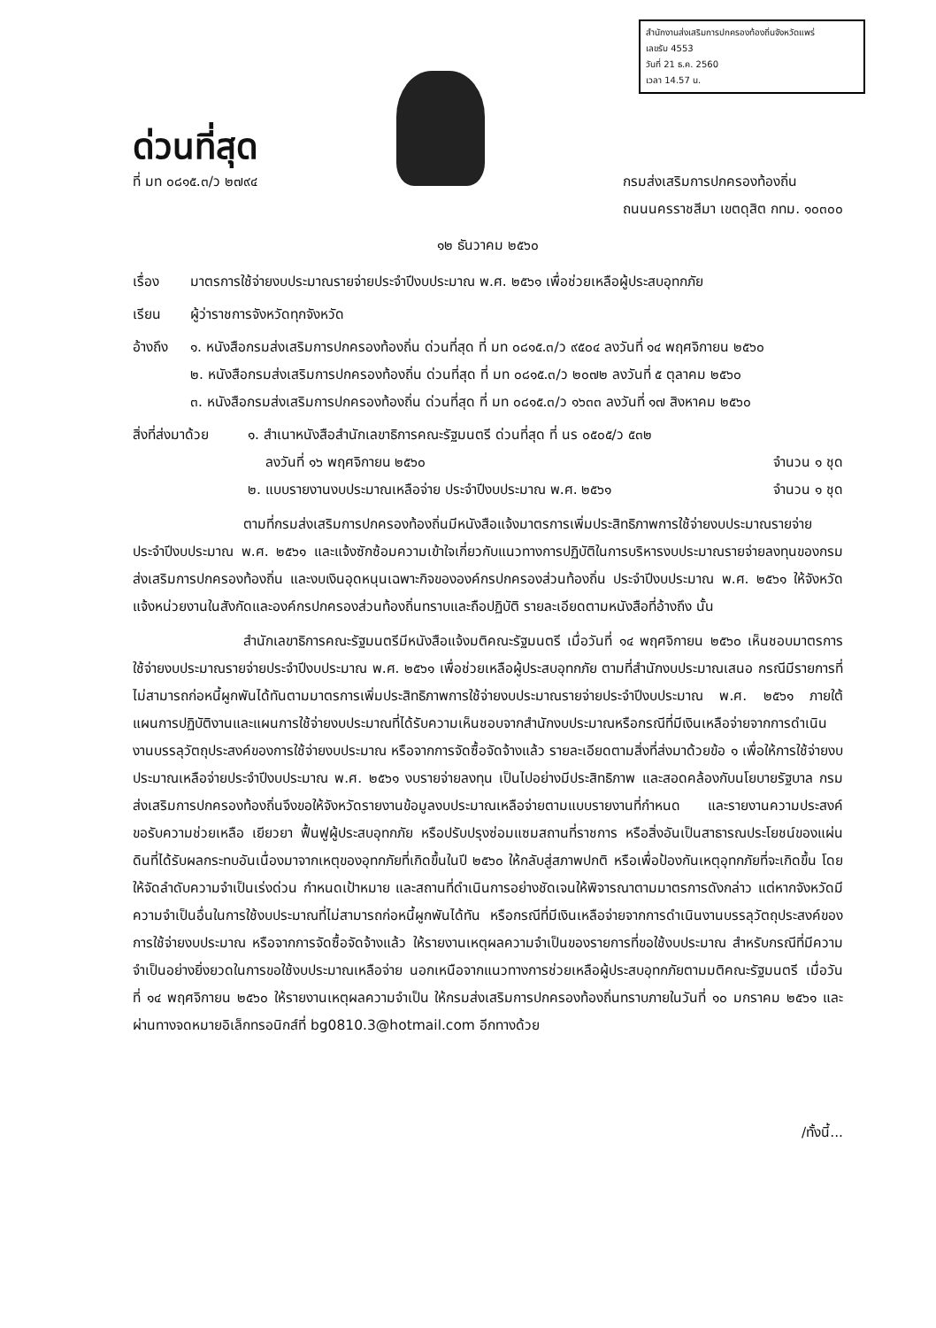สำนักงานส่งเสริมการปกครองท้องถิ่นจังหวัดแพร่
เลขรับ 4553
วันที่ 21 ธ.ค. 2560
เวลา 14.57 น.
ด่วนที่สุด
ที่ มท ๐๘๑๕.๓/ว ๒๗๙๔
กรมส่งเสริมการปกครองท้องถิ่น
ถนนนครราชสีมา เขตดุสิต กทม. ๑๐๓๐๐
๑๒ ธันวาคม ๒๕๖๐
เรื่อง มาตรการใช้จ่ายงบประมาณรายจ่ายประจำปีงบประมาณ พ.ศ. ๒๕๖๑ เพื่อช่วยเหลือผู้ประสบอุทกภัย
เรียน ผู้ว่าราชการจังหวัดทุกจังหวัด
อ้างถึง ๑. หนังสือกรมส่งเสริมการปกครองท้องถิ่น ด่วนที่สุด ที่ มท ๐๘๑๕.๓/ว ๙๕๐๔ ลงวันที่ ๑๔ พฤศจิกายน ๒๕๖๐
๒. หนังสือกรมส่งเสริมการปกครองท้องถิ่น ด่วนที่สุด ที่ มท ๐๘๑๕.๓/ว ๒๐๗๒ ลงวันที่ ๕ ตุลาคม ๒๕๖๐
๓. หนังสือกรมส่งเสริมการปกครองท้องถิ่น ด่วนที่สุด ที่ มท ๐๘๑๕.๓/ว ๑๖๓๓ ลงวันที่ ๑๗ สิงหาคม ๒๕๖๐
สิ่งที่ส่งมาด้วย
๑. สำเนาหนังสือสำนักเลขาธิการคณะรัฐมนตรี ด่วนที่สุด ที่ นร ๐๕๐๕/ว ๕๓๒
ลงวันที่ ๑๖ พฤศจิกายน ๒๕๖๐ จำนวน ๑ ชุด
๒. แบบรายงานงบประมาณเหลือจ่าย ประจำปีงบประมาณ พ.ศ. ๒๕๖๑ จำนวน ๑ ชุด
ตามที่กรมส่งเสริมการปกครองท้องถิ่นมีหนังสือแจ้งมาตรการเพิ่มประสิทธิภาพการใช้จ่ายงบประมาณรายจ่ายประจำปีงบประมาณ พ.ศ. ๒๕๖๑ และแจ้งซักซ้อมความเข้าใจเกี่ยวกับแนวทางการปฏิบัติในการบริหารงบประมาณรายจ่ายลงทุนของกรมส่งเสริมการปกครองท้องถิ่น และงบเงินอุดหนุนเฉพาะกิจขององค์กรปกครองส่วนท้องถิ่น ประจำปีงบประมาณ พ.ศ. ๒๕๖๑ ให้จังหวัดแจ้งหน่วยงานในสังกัดและองค์กรปกครองส่วนท้องถิ่นทราบและถือปฏิบัติ รายละเอียดตามหนังสือที่อ้างถึง นั้น
สำนักเลขาธิการคณะรัฐมนตรีมีหนังสือแจ้งมติคณะรัฐมนตรี เมื่อวันที่ ๑๔ พฤศจิกายน ๒๕๖๐ เห็นชอบมาตรการใช้จ่ายงบประมาณรายจ่ายประจำปีงบประมาณ พ.ศ. ๒๕๖๑ เพื่อช่วยเหลือผู้ประสบอุทกภัย ตามที่สำนักงบประมาณเสนอ กรณีมีรายการที่ไม่สามารถก่อหนี้ผูกพันได้ทันตามมาตรการเพิ่มประสิทธิภาพการใช้จ่ายงบประมาณรายจ่ายประจำปีงบประมาณ พ.ศ. ๒๕๖๑ ภายใต้แผนการปฏิบัติงานและแผนการใช้จ่ายงบประมาณที่ได้รับความเห็นชอบจากสำนักงบประมาณหรือกรณีที่มีเงินเหลือจ่ายจากการดำเนินงานบรรลุวัตถุประสงค์ของการใช้จ่ายงบประมาณ หรือจากการจัดซื้อจัดจ้างแล้ว รายละเอียดตามสิ่งที่ส่งมาด้วยข้อ ๑ เพื่อให้การใช้จ่ายงบประมาณเหลือจ่ายประจำปีงบประมาณ พ.ศ. ๒๕๖๑ งบรายจ่ายลงทุน เป็นไปอย่างมีประสิทธิภาพ และสอดคล้องกับนโยบายรัฐบาล กรมส่งเสริมการปกครองท้องถิ่นจึงขอให้จังหวัดรายงานข้อมูลงบประมาณเหลือจ่ายตามแบบรายงานที่กำหนด และรายงานความประสงค์ขอรับความช่วยเหลือ เยียวยา ฟื้นฟูผู้ประสบอุทกภัย หรือปรับปรุงซ่อมแซมสถานที่ราชการ หรือสิ่งอันเป็นสาธารณประโยชน์ของแผ่นดินที่ได้รับผลกระทบอันเนื่องมาจากเหตุของอุทกภัยที่เกิดขึ้นในปี ๒๕๖๐ ให้กลับสู่สภาพปกติ หรือเพื่อป้องกันเหตุอุทกภัยที่จะเกิดขึ้น โดยให้จัดลำดับความจำเป็นเร่งด่วน กำหนดเป้าหมาย และสถานที่ดำเนินการอย่างชัดเจนให้พิจารณาตามมาตรการดังกล่าว แต่หากจังหวัดมีความจำเป็นอื่นในการใช้งบประมาณที่ไม่สามารถก่อหนี้ผูกพันได้ทัน หรือกรณีที่มีเงินเหลือจ่ายจากการดำเนินงานบรรลุวัตถุประสงค์ของการใช้จ่ายงบประมาณ หรือจากการจัดซื้อจัดจ้างแล้ว ให้รายงานเหตุผลความจำเป็นของรายการที่ขอใช้งบประมาณ สำหรับกรณีที่มีความจำเป็นอย่างยิ่งยวดในการขอใช้งบประมาณเหลือจ่าย นอกเหนือจากแนวทางการช่วยเหลือผู้ประสบอุทกภัยตามมติคณะรัฐมนตรี เมื่อวันที่ ๑๔ พฤศจิกายน ๒๕๖๐ ให้รายงานเหตุผลความจำเป็น ให้กรมส่งเสริมการปกครองท้องถิ่นทราบภายในวันที่ ๑๐ มกราคม ๒๕๖๑ และผ่านทางจดหมายอิเล็กทรอนิกส์ที่ bg0810.3@hotmail.com อีกทางด้วย
/ทั้งนี้...